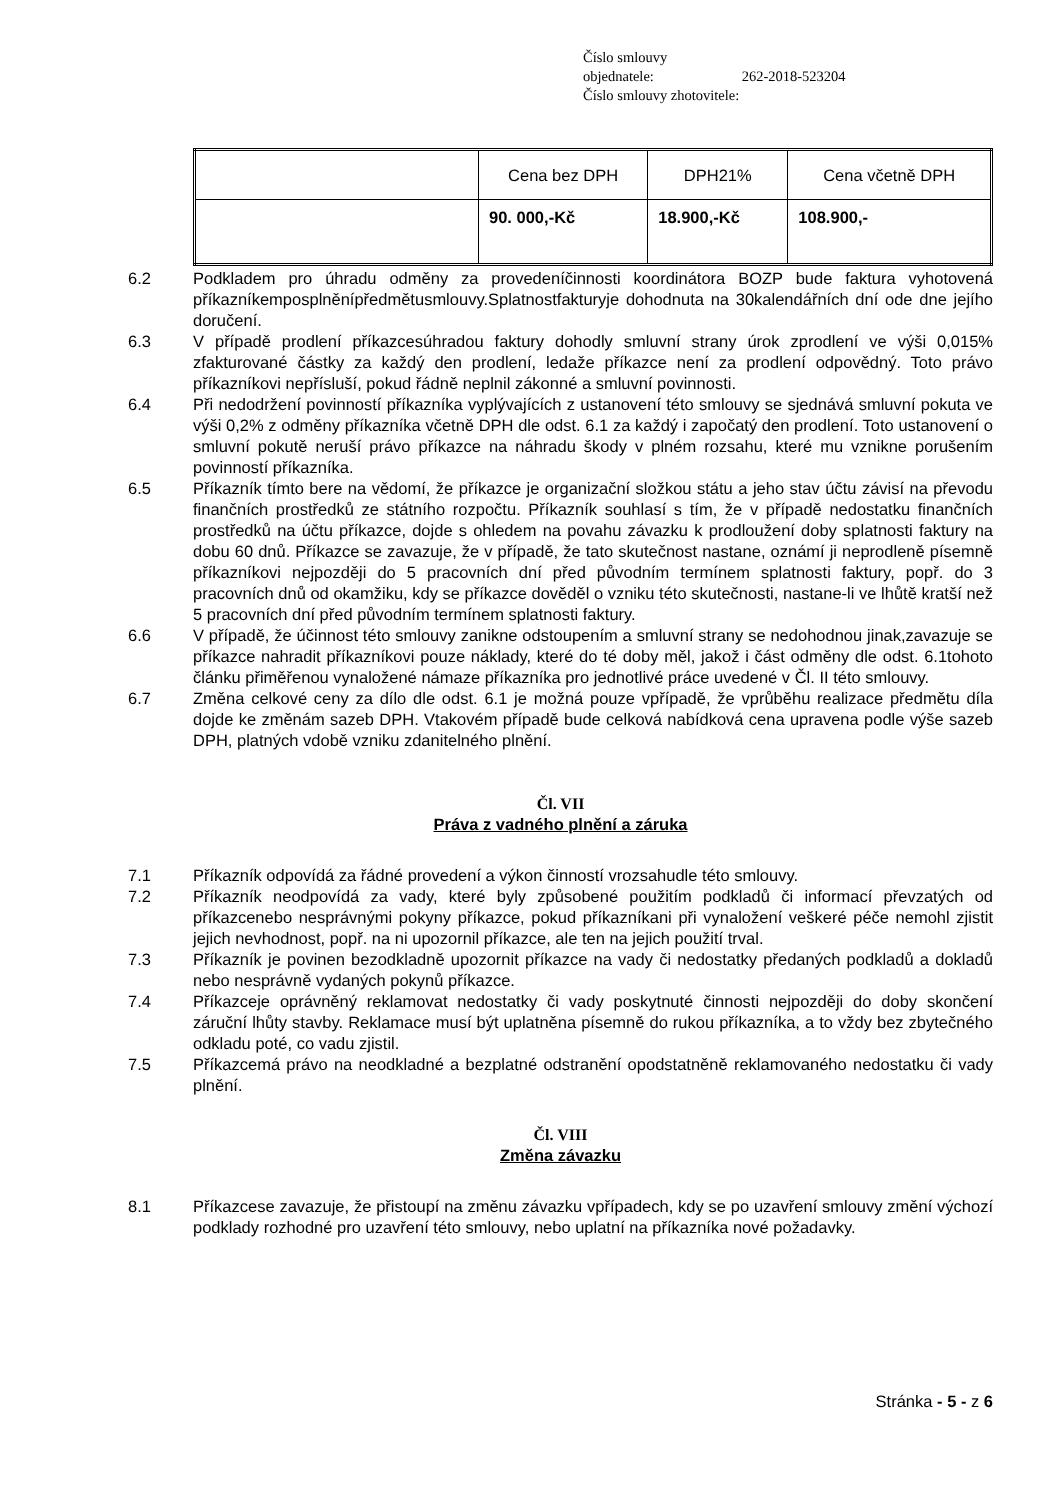Číslo smlouvy objednatele: 262-2018-523204
Číslo smlouvy zhotovitele:
| | Cena bez DPH | DPH21% | Cena včetně DPH |
| | 90. 000,-Kč | 18.900,-Kč | 108.900,- |
6.2 Podkladem pro úhradu odměny za provedeníčinnosti koordinátora BOZP bude faktura vyhotovená příkazníkemposplněnípředmětusmlouvy.Splatnostfakturyje dohodnuta na 30kalendářních dní ode dne jejího doručení.
6.3 V případě prodlení příkazcesúhradou faktury dohodly smluvní strany úrok zprodlení ve výši 0,015% zfakturované částky za každý den prodlení, ledaže příkazce není za prodlení odpovědný. Toto právo příkazníkovi nepřísluší, pokud řádně neplnil zákonné a smluvní povinnosti.
6.4 Při nedodržení povinností příkazníka vyplývajících z ustanovení této smlouvy se sjednává smluvní pokuta ve výši 0,2% z odměny příkazníka včetně DPH dle odst. 6.1 za každý i započatý den prodlení. Toto ustanovení o smluvní pokutě neruší právo příkazce na náhradu škody v plném rozsahu, které mu vznikne porušením povinností příkazníka.
6.5 Příkazník tímto bere na vědomí, že příkazce je organizační složkou státu a jeho stav účtu závisí na převodu finančních prostředků ze státního rozpočtu. Příkazník souhlasí s tím, že v případě nedostatku finančních prostředků na účtu příkazce, dojde s ohledem na povahu závazku k prodloužení doby splatnosti faktury na dobu 60 dnů. Příkazce se zavazuje, že v případě, že tato skutečnost nastane, oznámí ji neprodleně písemně příkazníkovi nejpozději do 5 pracovních dní před původním termínem splatnosti faktury, popř. do 3 pracovních dnů od okamžiku, kdy se příkazce dověděl o vzniku této skutečnosti, nastane-li ve lhůtě kratší než 5 pracovních dní před původním termínem splatnosti faktury.
6.6 V případě, že účinnost této smlouvy zanikne odstoupením a smluvní strany se nedohodnou jinak,zavazuje se příkazce nahradit příkazníkovi pouze náklady, které do té doby měl, jakož i část odměny dle odst. 6.1tohoto článku přiměřenou vynaložené námaze příkazníka pro jednotlivé práce uvedené v Čl. II této smlouvy.
6.7 Změna celkové ceny za dílo dle odst. 6.1 je možná pouze vpřípadě, že vprůběhu realizace předmětu díla dojde ke změnám sazeb DPH. Vtakovém případě bude celková nabídková cena upravena podle výše sazeb DPH, platných vdobě vzniku zdanitelného plnění.
Čl. VII
Práva z vadného plnění a záruka
7.1 Příkazník odpovídá za řádné provedení a výkon činností vrozsahudle této smlouvy.
7.2 Příkazník neodpovídá za vady, které byly způsobené použitím podkladů či informací převzatých od příkazcenebo nesprávnými pokyny příkazce, pokud příkazníkani při vynaložení veškeré péče nemohl zjistit jejich nevhodnost, popř. na ni upozornil příkazce, ale ten na jejich použití trval.
7.3 Příkazník je povinen bezodkladně upozornit příkazce na vady či nedostatky předaných podkladů a dokladů nebo nesprávně vydaných pokynů příkazce.
7.4 Příkazceje oprávněný reklamovat nedostatky či vady poskytnuté činnosti nejpozději do doby skončení záruční lhůty stavby. Reklamace musí být uplatněna písemně do rukou příkazníka, a to vždy bez zbytečného odkladu poté, co vadu zjistil.
7.5 Příkazcemá právo na neodkladné a bezplatné odstranění opodstatněně reklamovaného nedostatku či vady plnění.
Čl. VIII
Změna závazku
8.1 Příkazcese zavazuje, že přistoupí na změnu závazku vpřípadech, kdy se po uzavření smlouvy změní výchozí podklady rozhodné pro uzavření této smlouvy, nebo uplatní na příkazníka nové požadavky.
Stránka - 5 - z 6